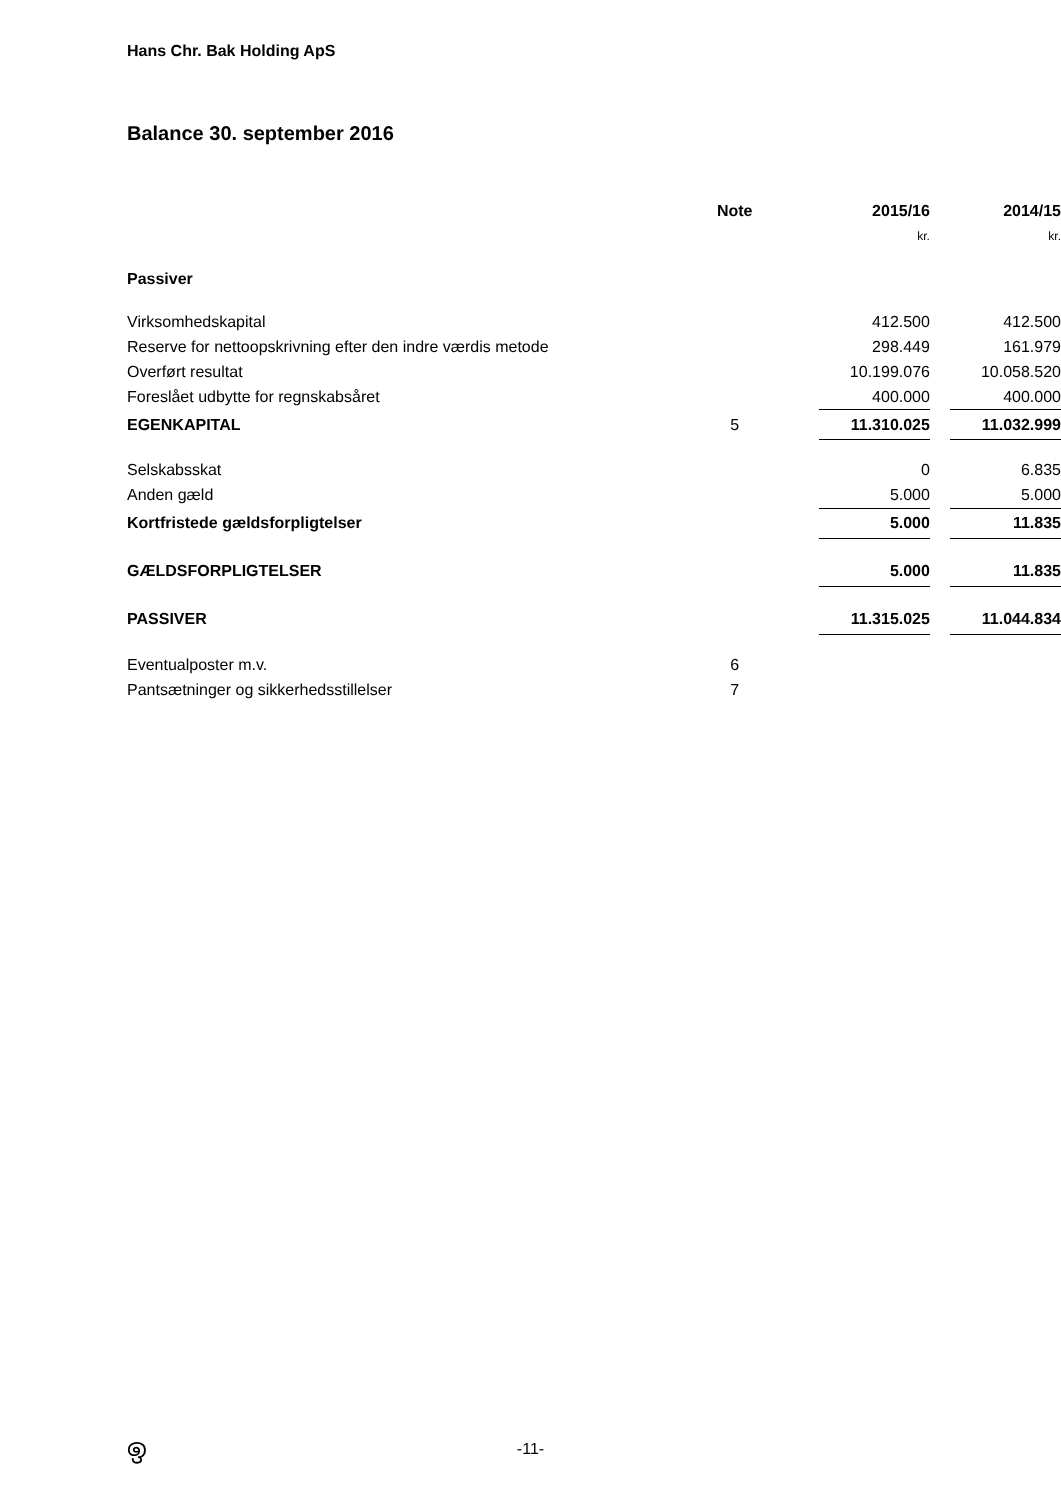Hans Chr. Bak Holding ApS
Balance 30. september 2016
| | Note | 2015/16 | | 2014/15 |
| --- | --- | --- | --- | --- |
| | | kr. | | kr. |
| Passiver | | | | |
| Virksomhedskapital | | 412.500 | | 412.500 |
| Reserve for nettoopskrivning efter den indre værdis metode | | 298.449 | | 161.979 |
| Overført resultat | | 10.199.076 | | 10.058.520 |
| Foreslået udbytte for regnskabsåret | | 400.000 | | 400.000 |
| EGENKAPITAL | 5 | 11.310.025 | | 11.032.999 |
| Selskabsskat | | 0 | | 6.835 |
| Anden gæld | | 5.000 | | 5.000 |
| Kortfristede gældsforpligtelser | | 5.000 | | 11.835 |
| GÆLDSFORPLIGTELSER | | 5.000 | | 11.835 |
| PASSIVER | | 11.315.025 | | 11.044.834 |
| Eventualposter m.v. | 6 | | | |
| Pantsætninger og sikkerhedsstillelser | 7 | | | |
ඉ
-11-